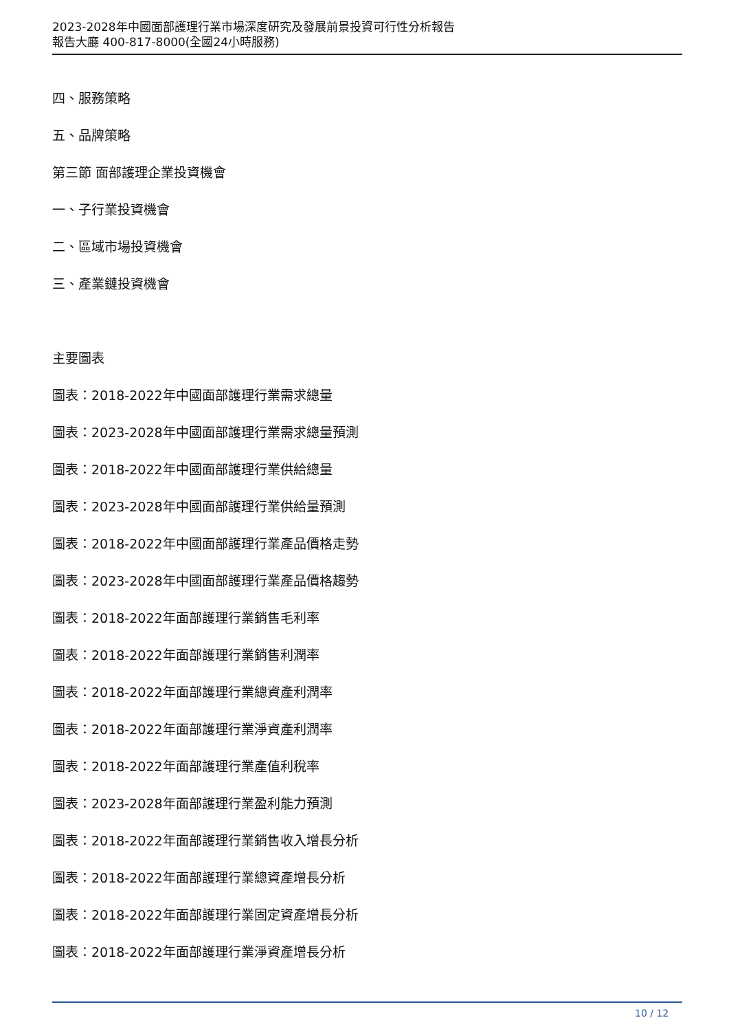2023-2028年中國面部護理行業市場深度研究及發展前景投資可行性分析報告
報告大廳 400-817-8000(全國24小時服務)
四、服務策略
五、品牌策略
第三節 面部護理企業投資機會
一、子行業投資機會
二、區域市場投資機會
三、產業鏈投資機會
主要圖表
圖表：2018-2022年中國面部護理行業需求總量
圖表：2023-2028年中國面部護理行業需求總量預測
圖表：2018-2022年中國面部護理行業供給總量
圖表：2023-2028年中國面部護理行業供給量預測
圖表：2018-2022年中國面部護理行業產品價格走勢
圖表：2023-2028年中國面部護理行業產品價格趨勢
圖表：2018-2022年面部護理行業銷售毛利率
圖表：2018-2022年面部護理行業銷售利潤率
圖表：2018-2022年面部護理行業總資產利潤率
圖表：2018-2022年面部護理行業淨資產利潤率
圖表：2018-2022年面部護理行業產值利稅率
圖表：2023-2028年面部護理行業盈利能力預測
圖表：2018-2022年面部護理行業銷售收入增長分析
圖表：2018-2022年面部護理行業總資產增長分析
圖表：2018-2022年面部護理行業固定資產增長分析
圖表：2018-2022年面部護理行業淨資產增長分析
10 / 12